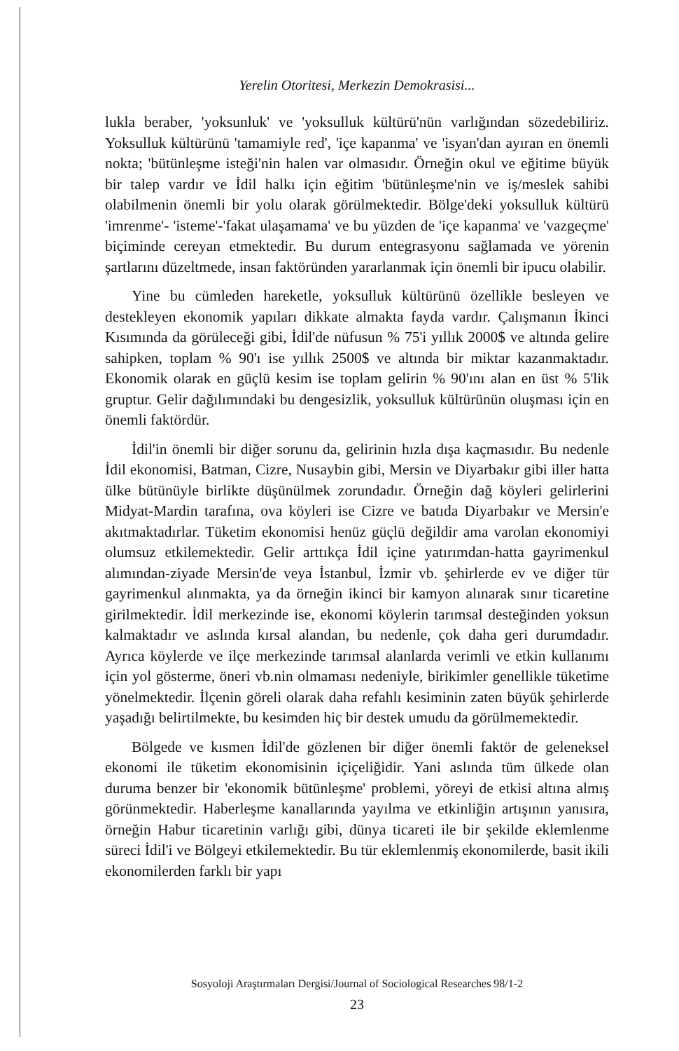Yerelin Otoritesi, Merkezin Demokrasisi...
lukla beraber, 'yoksunluk' ve 'yoksulluk kültürü'nün varlığından sözedebiliriz. Yoksulluk kültürünü 'tamamiyle red', 'içe kapanma' ve 'isyan'dan ayıran en önemli nokta; 'bütünleşme isteği'nin halen var olmasıdır. Örneğin okul ve eğitime büyük bir talep vardır ve İdil halkı için eğitim 'bütünleşme'nin ve iş/meslek sahibi olabilmenin önemli bir yolu olarak görülmektedir. Bölge'deki yoksulluk kültürü 'imrenme'- 'isteme'-'fakat ulaşamama' ve bu yüzden de 'içe kapanma' ve 'vazgeçme' biçiminde cereyan etmektedir. Bu durum entegrasyonu sağlamada ve yörenin şartlarını düzeltmede, insan faktöründen yararlanmak için önemli bir ipucu olabilir.
Yine bu cümleden hareketle, yoksulluk kültürünü özellikle besleyen ve destekleyen ekonomik yapıları dikkate almakta fayda vardır. Çalışmanın İkinci Kısımında da görüleceği gibi, İdil'de nüfusun % 75'i yıllık 2000$ ve altında gelire sahipken, toplam % 90'ı ise yıllık 2500$ ve altında bir miktar kazanmaktadır. Ekonomik olarak en güçlü kesim ise toplam gelirin % 90'ını alan en üst % 5'lik gruptur. Gelir dağılımındaki bu dengesizlik, yoksulluk kültürünün oluşması için en önemli faktördür.
İdil'in önemli bir diğer sorunu da, gelirinin hızla dışa kaçmasıdır. Bu nedenle İdil ekonomisi, Batman, Cizre, Nusaybin gibi, Mersin ve Diyarbakır gibi iller hatta ülke bütünüyle birlikte düşünülmek zorundadır. Örneğin dağ köyleri gelirlerini Midyat-Mardin tarafına, ova köyleri ise Cizre ve batıda Diyarbakır ve Mersin'e akıtmaktadırlar. Tüketim ekonomisi henüz güçlü değildir ama varolan ekonomiyi olumsuz etkilemektedir. Gelir arttıkça İdil içine yatırımdan-hatta gayrimenkul alımından-ziyade Mersin'de veya İstanbul, İzmir vb. şehirlerde ev ve diğer tür gayrimenkul alınmakta, ya da örneğin ikinci bir kamyon alınarak sınır ticaretine girilmektedir. İdil merkezinde ise, ekonomi köylerin tarımsal desteğinden yoksun kalmaktadır ve aslında kırsal alandan, bu nedenle, çok daha geri durumdadır. Ayrıca köylerde ve ilçe merkezinde tarımsal alanlarda verimli ve etkin kullanımı için yol gösterme, öneri vb.nin olmaması nedeniyle, birikimler genellikle tüketime yönelmektedir. İlçenin göreli olarak daha refahlı kesiminin zaten büyük şehirlerde yaşadığı belirtilmekte, bu kesimden hiç bir destek umudu da görülmemektedir.
Bölgede ve kısmen İdil'de gözlenen bir diğer önemli faktör de geleneksel ekonomi ile tüketim ekonomisinin içiçeliğidir. Yani aslında tüm ülkede olan duruma benzer bir 'ekonomik bütünleşme' problemi, yöreyi de etkisi altına almış görünmektedir. Haberleşme kanallarında yayılma ve etkinliğin artışının yanısıra, örneğin Habur ticaretinin varlığı gibi, dünya ticareti ile bir şekilde eklemlenme süreci İdil'i ve Bölgeyi etkilemektedir. Bu tür eklemlenmiş ekonomilerde, basit ikili ekonomilerden farklı bir yapı
Sosyoloji Araştırmaları Dergisi/Journal of Sociological Researches 98/1-2
23